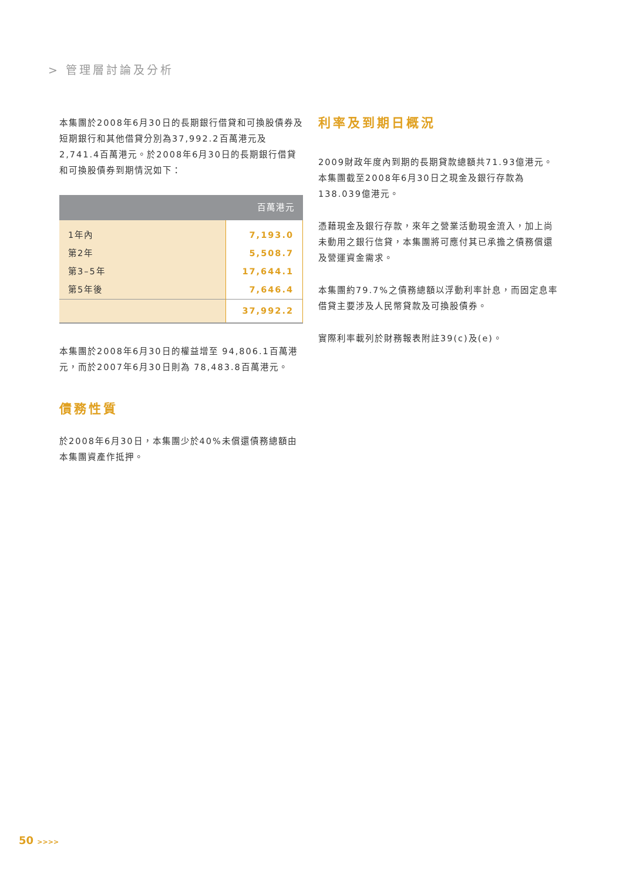> 管理層討論及分析
本集團於2008年6月30日的長期銀行借貸和可換股債券及短期銀行和其他借貸分別為37,992.2百萬港元及2,741.4百萬港元。於2008年6月30日的長期銀行借貸和可換股債券到期情況如下：
| 百萬港元 | |
| --- | --- |
| 1年內 | 7,193.0 |
| 第2年 | 5,508.7 |
| 第3–5年 | 17,644.1 |
| 第5年後 | 7,646.4 |
| | 37,992.2 |
本集團於2008年6月30日的權益增至 94,806.1百萬港元，而於2007年6月30日則為 78,483.8百萬港元。
債務性質
於2008年6月30日，本集團少於40%未償還債務總額由本集團資產作抵押。
利率及到期日概況
2009財政年度內到期的長期貸款總額共71.93億港元。本集團截至2008年6月30日之現金及銀行存款為138.039億港元。
憑藉現金及銀行存款，來年之營業活動現金流入，加上尚未動用之銀行信貸，本集團將可應付其已承擔之債務償還及營運資金需求。
本集團約79.7%之債務總額以浮動利率計息，而固定息率借貸主要涉及人民幣貸款及可換股債券。
實際利率載列於財務報表附註39(c)及(e)。
50 >>>>